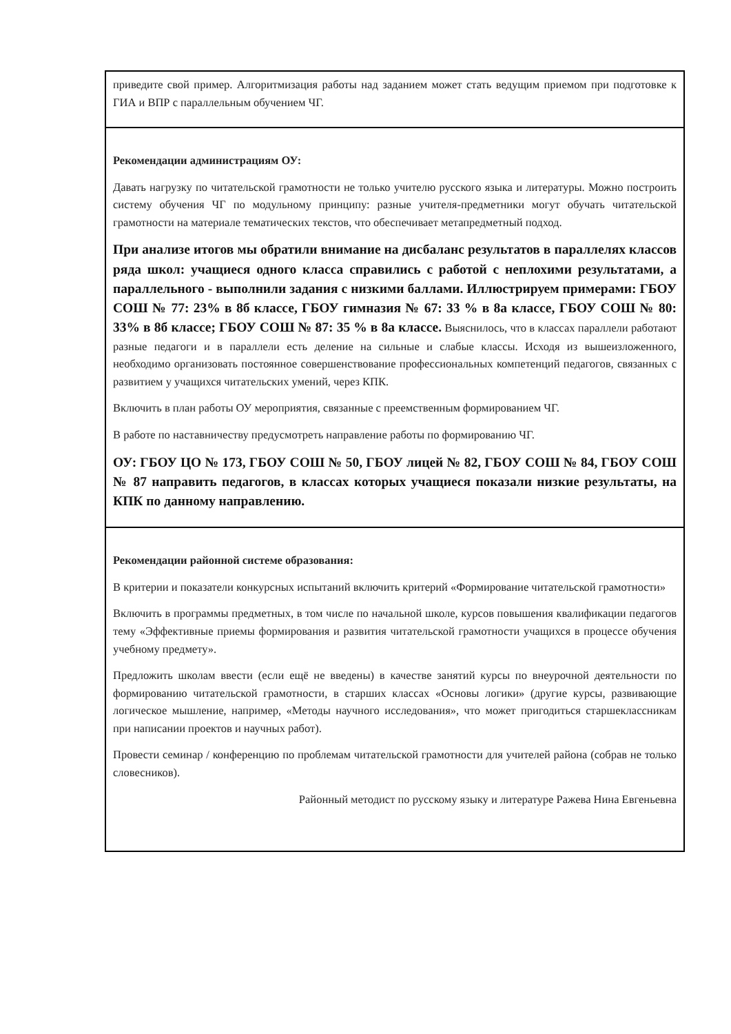| приведите свой пример. Алгоритмизация работы над заданием может стать ведущим приемом при подготовке к ГИА и ВПР с параллельным обучением ЧГ. |
| Рекомендации администрациям ОУ: Давать нагрузку по читательской грамотности не только учителю русского языка и литературы. Можно построить систему обучения ЧГ по модульному принципу: разные учителя-предметники могут обучать читательской грамотности на материале тематических текстов, что обеспечивает метапредметный подход. При анализе итогов мы обратили внимание на дисбаланс результатов в параллелях классов ряда школ: учащиеся одного класса справились с работой с неплохими результатами, а параллельного - выполнили задания с низкими баллами. Иллюстрируем примерами: ГБОУ СОШ № 77: 23% в 8б классе, ГБОУ гимназия № 67: 33 % в 8а классе, ГБОУ СОШ № 80: 33% в 8б классе; ГБОУ СОШ № 87: 35 % в 8а классе. Выяснилось, что в классах параллели работают разные педагоги и в параллели есть деление на сильные и слабые классы. Исходя из вышеизложенного, необходимо организовать постоянное совершенствование профессиональных компетенций педагогов, связанных с развитием у учащихся читательских умений, через КПК. Включить в план работы ОУ мероприятия, связанные с преемственным формированием ЧГ. В работе по наставничеству предусмотреть направление работы по формированию ЧГ. ОУ: ГБОУ ЦО № 173, ГБОУ СОШ № 50, ГБОУ лицей № 82, ГБОУ СОШ № 84, ГБОУ СОШ № 87 направить педагогов, в классах которых учащиеся показали низкие результаты, на КПК по данному направлению. |
| Рекомендации районной системе образования: В критерии и показатели конкурсных испытаний включить критерий «Формирование читательской грамотности» Включить в программы предметных, в том числе по начальной школе, курсов повышения квалификации педагогов тему «Эффективные приемы формирования и развития читательской грамотности учащихся в процессе обучения учебному предмету». Предложить школам ввести (если ещё не введены) в качестве занятий курсы по внеурочной деятельности по формированию читательской грамотности, в старших классах «Основы логики» (другие курсы, развивающие логическое мышление, например, «Методы научного исследования», что может пригодиться старшеклассникам при написании проектов и научных работ). Провести семинар / конференцию по проблемам читательской грамотности для учителей района (собрав не только словесников). Районный методист по русскому языку и литературе Ражева Нина Евгеньевна |